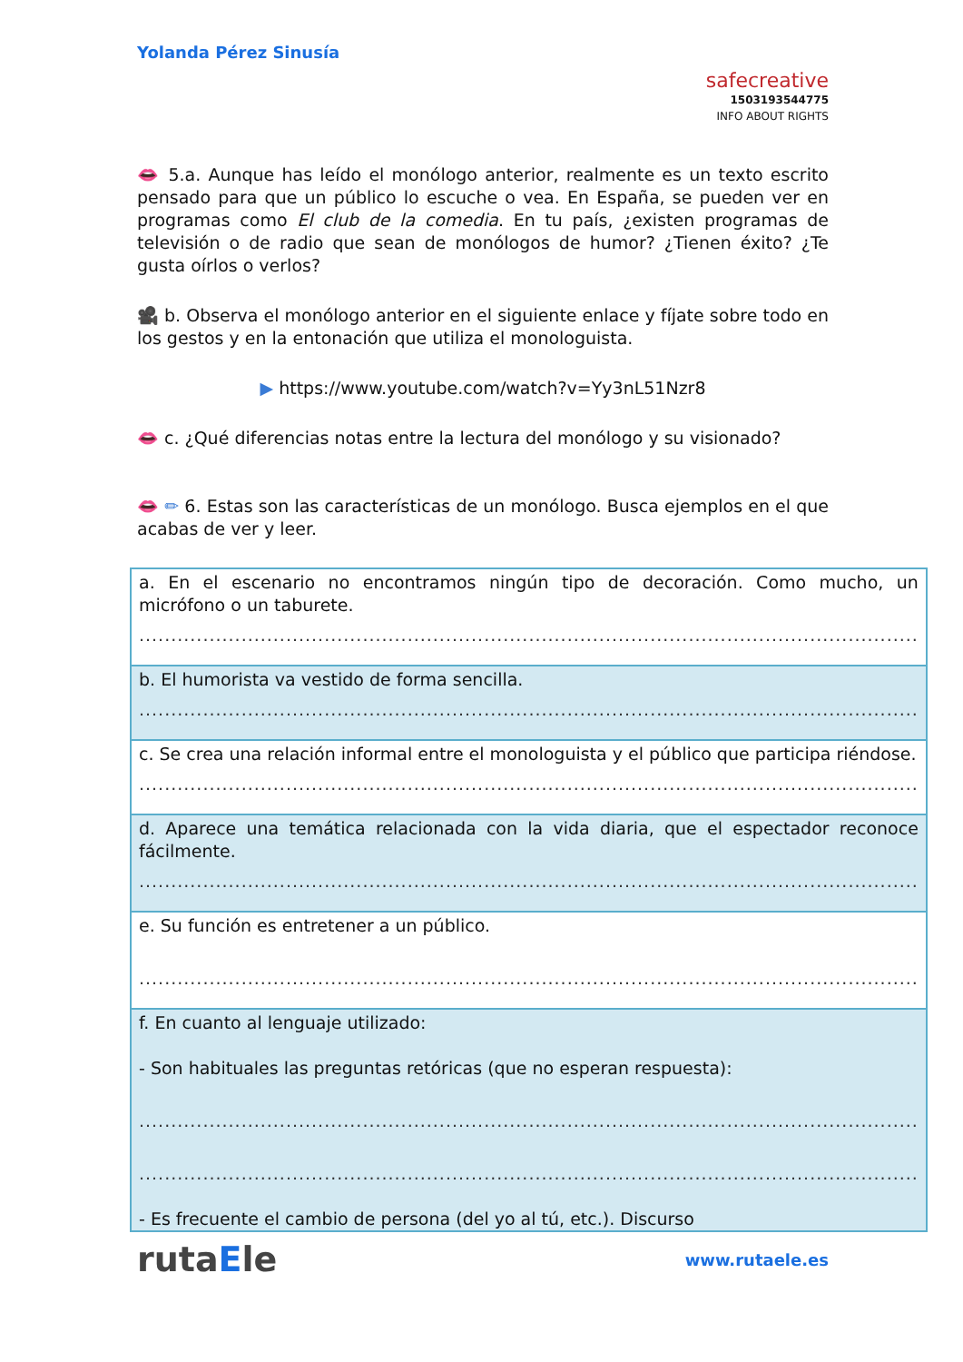Yolanda Pérez Sinusía
safecreative
1503193544775
INFO ABOUT RIGHTS
👄 5.a. Aunque has leído el monólogo anterior, realmente es un texto escrito pensado para que un público lo escuche o vea. En España, se pueden ver en programas como El club de la comedia. En tu país, ¿existen programas de televisión o de radio que sean de monólogos de humor? ¿Tienen éxito? ¿Te gusta oírlos o verlos?
🎥 b. Observa el monólogo anterior en el siguiente enlace y fíjate sobre todo en los gestos y en la entonación que utiliza el monologuista.
▶ https://www.youtube.com/watch?v=Yy3nL51Nzr8
👄 c. ¿Qué diferencias notas entre la lectura del monólogo y su visionado?
👄 ✏ 6. Estas son las características de un monólogo. Busca ejemplos en el que acabas de ver y leer.
| a. En el escenario no encontramos ningún tipo de decoración. Como mucho, un micrófono o un taburete. .......................................................................................................................... |
| b. El humorista va vestido de forma sencilla. .......................................................................................................................... |
| c. Se crea una relación informal entre el monologuista y el público que participa riéndose. .......................................................................................................................... |
| d. Aparece una temática relacionada con la vida diaria, que el espectador reconoce fácilmente. .......................................................................................................................... |
| e. Su función es entretener a un público. .......................................................................................................................... |
| f. En cuanto al lenguaje utilizado: - Son habituales las preguntas retóricas (que no esperan respuesta): .......................................................................................................................... .......................................................................................................................... - Es frecuente el cambio de persona (del yo al tú, etc.). Discurso |
rutaEle www.rutaele.es